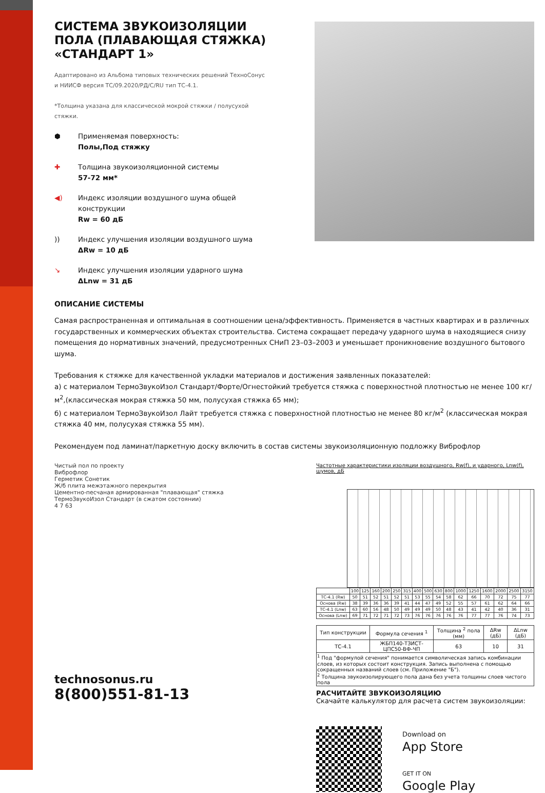СИСТЕМА ЗВУКОИЗОЛЯЦИИ ПОЛА (ПЛАВАЮЩАЯ СТЯЖКА) «СТАНДАРТ 1»
Адаптировано из Альбома типовых технических решений ТехноСонус и НИИСФ версия ТС/09.2020/РД/С/RU тип ТС-4.1.
*Толщина указана для классической мокрой стяжки / полусухой стяжки.
⬢
Применяемая поверхность:
Полы,Под стяжку
✚
Толщина звукоизоляционной системы
57-72 мм*
◀)
Индекс изоляции воздушного шума общей
конструкции
Rw = 60 дБ
))
Индекс улучшения изоляции воздушного шума
ΔRw = 10 дБ
↘
Индекс улучшения изоляции ударного шума
ΔLnw = 31 дБ
ОПИСАНИЕ СИСТЕМЫ
Самая распространенная и оптимальная в соотношении цена/эффективность. Применяется в частных квартирах и в различных государственных и коммерческих объектах строительства. Система сокращает передачу ударного шума в находящиеся снизу помещения до нормативных значений, предусмотренных СНиП 23–03–2003 и уменьшает проникновение воздушного бытового шума.
Требования к стяжке для качественной укладки материалов и достижения заявленных показателей:
а) с материалом ТермоЗвукоИзол Стандарт/Форте/Огнестойкий требуется стяжка с поверхностной плотностью не менее 100 кг/м<sup>2</sup>,(классическая мокрая стяжка 50 мм, полусухая стяжка 65 мм);
б) с материалом ТермоЗвукоИзол Лайт требуется стяжка с поверхностной плотностью не менее 80 кг/м<sup>2</sup> (классическая мокрая стяжка 40 мм, полусухая стяжка 55 мм).
Рекомендуем под ламинат/паркетную доску включить в состав системы звукоизоляционную подложку Виброфлор
Чистый пол по проекту
Виброфлор
Герметик Сонетик
Ж/б плита межэтажного перекрытия
Цементно-песчаная армированная "плавающая" стяжка
ТермоЗвукоИзол Стандарт (в сжатом состоянии)
4 7 63
technosonus.ru
8(800)551-81-13
Частотные характеристики изоляции воздушного, Rw(f), и ударного, Lnw(f), шумов, дБ
| | 100 | 125 | 160 | 200 | 250 | 315 | 400 | 500 | 630 | 800 | 1000 | 1250 | 1600 | 2000 | 2500 | 3150 |
| --- | --- | --- | --- | --- | --- | --- | --- | --- | --- | --- | --- | --- | --- | --- | --- | --- |
| ТС-4.1 (Rw) | 50 | 51 | 52 | 51 | 52 | 51 | 53 | 55 | 54 | 58 | 62 | 66 | 70 | 72 | 75 | 77 |
| Основа (Rw) | 38 | 39 | 36 | 36 | 39 | 41 | 44 | 47 | 49 | 52 | 55 | 57 | 61 | 62 | 64 | 66 |
| ТС-4.1 (Lnw) | 63 | 60 | 56 | 48 | 50 | 49 | 49 | 49 | 50 | 48 | 43 | 41 | 42 | 40 | 36 | 31 |
| Основа (Lnw) | 69 | 71 | 72 | 71 | 72 | 73 | 76 | 76 | 76 | 76 | 76 | 77 | 77 | 76 | 74 | 73 |
| Тип конструкции | Формула сечения <sup>1</sup> | Толщина <sup>2</sup> пола (мм) | ΔRw (дБ) | ΔLnw (дБ) |
| --- | --- | --- | --- | --- |
| ТС-4.1 | ЖБП140-ТЗИСТ-ЦПС50-ВФ-ЧП | 63 | 10 | 31 |
| <sup>1</sup> Под "формулой сечения" понимается символическая запись комбинации слоев, из которых состоит конструкция. Запись выполнена с помощью сокращенных названий слоев (см. Приложение "Б"). <sup>2</sup> Толщина звукоизолирующего пола дана без учета толщины слоев чистого пола | | | | |
РАСЧИТАЙТЕ ЗВУКОИЗОЛЯЦИЮ
Скачайте калькулятор для расчета систем звукоизоляции:
Download on
App Store
GET IT ON
Google Play